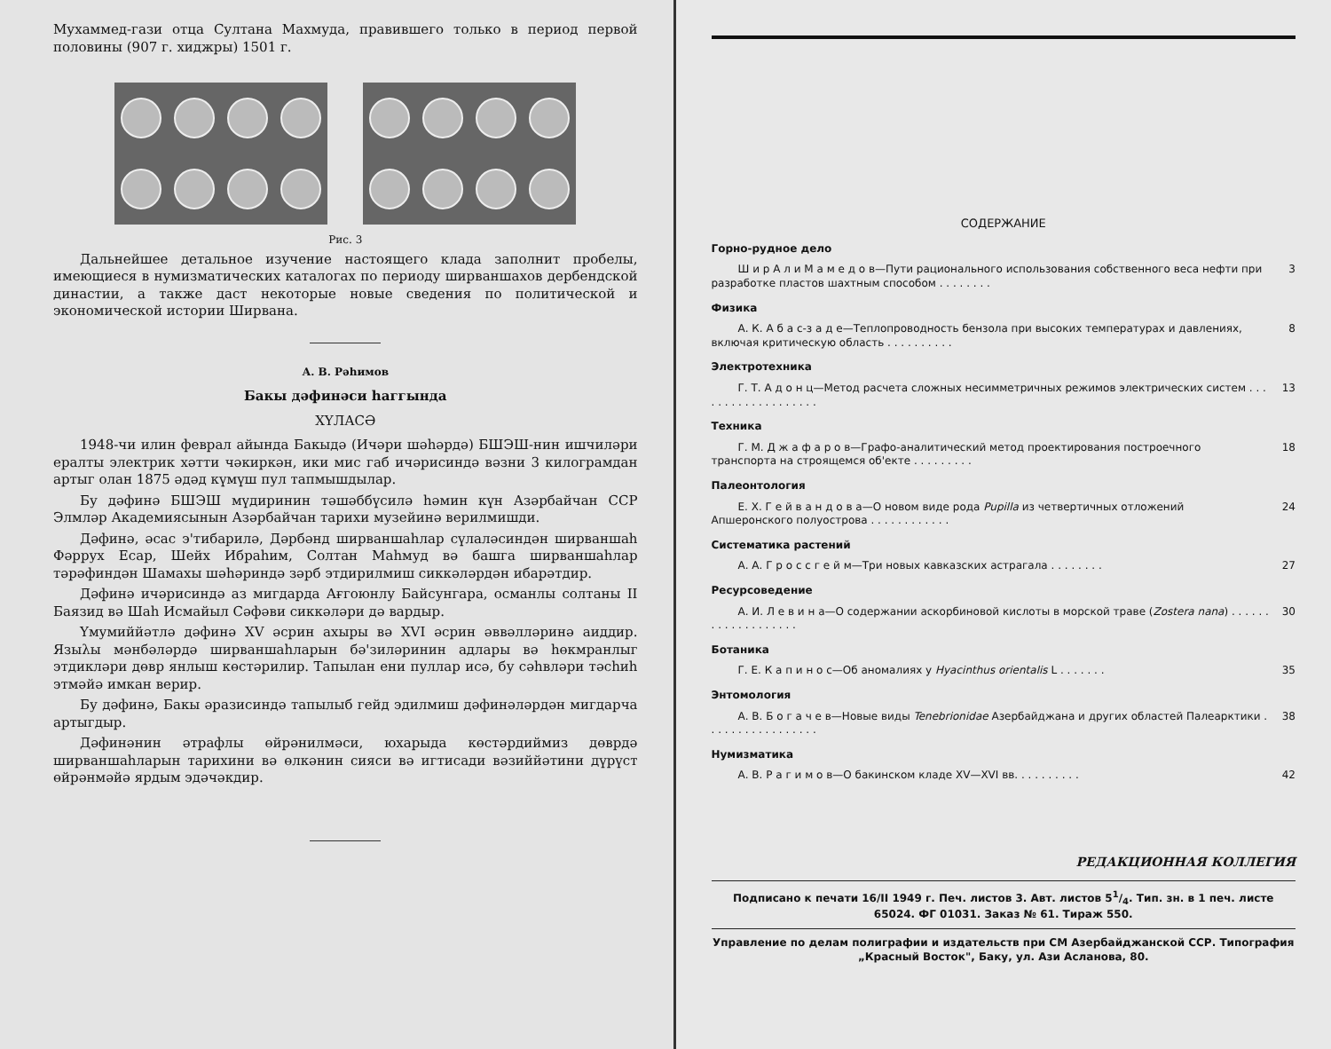Мухаммед-гази отца Султана Махмуда, правившего только в период первой половины (907 г. хиджры) 1501 г.
Рис. 3
Дальнейшее детальное изучение настоящего клада заполнит пробелы, имеющиеся в нумизматических каталогах по периоду ширваншахов дербендской династии, а также даст некоторые новые сведения по политической и экономической истории Ширвана.
А. В. Рәhимов
Бакы дәфинәси hаггында
ХҮЛАСӘ
1948-чи илин феврал айында Бакыдә (Ичәри шәhәрдә) БШЭШ-нин ишчиләри ералты электрик хәтти чәкиркән, ики мис габ ичәрисиндә вәзни 3 килограмдан артыг олан 1875 әдәд күмүш пул тапмышдылар.
Бу дәфинә БШЭШ мүдиринин тәшәббүсилә hәмин күн Азәрбайчан ССР Элмләр Академиясынын Азәрбайчан тарихи музейинә верилмишди.
Дәфинә, әсас э'тибарилә, Дәрбәнд ширваншаhлар сүлаләсиндән ширваншаh Фәррух Есар, Шейх Ибраhим, Солтан Маhмуд вә башга ширваншаhлар тәрәфиндән Шамахы шәhәриндә зәрб этдирилмиш сиккәләрдән ибарәтдир.
Дәфинә ичәрисиндә аз мигдарда Ағгоюнлу Байсунгара, османлы солтаны II Баязид вә Шаh Исмайыл Сәфәви сиккәләри дә вардыр.
Үмумиййәтлә дәфинә XV әсрин ахыры вә XVI әсрин әввәлләринә аиддир. Языλы мәнбәләрдә ширваншаhларын бә'зиләринин адлары вә hөкмранлыг этдикләри дөвр янлыш көстәрилир. Тапылан ени пуллар исә, бу сәhвләри тәсhиh этмәйә имкан верир.
Бу дәфинә, Бакы әразисиндә тапылыб гейд эдилмиш дәфинәләрдән мигдарча артыгдыр.
Дәфинәнин әтрафлы өйрәнилмәси, юхарыда көстәрдиймиз дөврдә ширваншаhларын тарихини вә өлкәнин сияси вә игтисади вәзиййәтини дүрүст өйрәнмәйә ярдым эдәчәкдир.
СОДЕРЖАНИЕ
Горно-рудное дело
Ш и р А л и М а м е д о в—Пути рационального использования собственного веса нефти при разработке пластов шахтным способом . . . . . . . . 3
Физика
А. К. А б а с-з а д е—Теплопроводность бензола при высоких температурах и давлениях, включая критическую область . . . . . . . . . . 8
Электротехника
Г. Т. А д о н ц—Метод расчета сложных несимметричных режимов электрических систем . . . . . . . . . . . . . . . . . . . 13
Техника
Г. М. Д ж а ф а р о в—Графо-аналитический метод проектирования построечного транспорта на строящемся об'екте . . . . . . . . . 18
Палеонтология
Е. Х. Г е й в а н д о в а—О новом виде рода Pupilla из четвертичных отложений Апшеронского полуострова . . . . . . . . . . . . 24
Систематика растений
А. А. Г р о с с г е й м—Три новых кавказских астрагала . . . . . . . . 27
Ресурсоведение
А. И. Л е в и н а—О содержании аскорбиновой кислоты в морской траве (Zostera nana) . . . . . . . . . . . . . . . . . . . 30
Ботаника
Г. Е. К а п и н о с—Об аномалиях у Hyacinthus orientalis L . . . . . . . 35
Энтомология
А. В. Б о г а ч е в—Новые виды Tenebrionidae Азербайджана и других областей Палеарктики . . . . . . . . . . . . . . . . . 38
Нумизматика
А. В. Р а г и м о в—О бакинском кладе XV—XVI вв. . . . . . . . . . 42
РЕДАКЦИОННАЯ КОЛЛЕГИЯ
Подписано к печати 16/II 1949 г. Печ. листов 3. Авт. листов 51/4. Тип. зн. в 1 печ. листе 65024. ФГ 01031. Заказ № 61. Тираж 550.
Управление по делам полиграфии и издательств при СМ Азербайджанской ССР. Типография „Красный Восток", Баку, ул. Ази Асланова, 80.